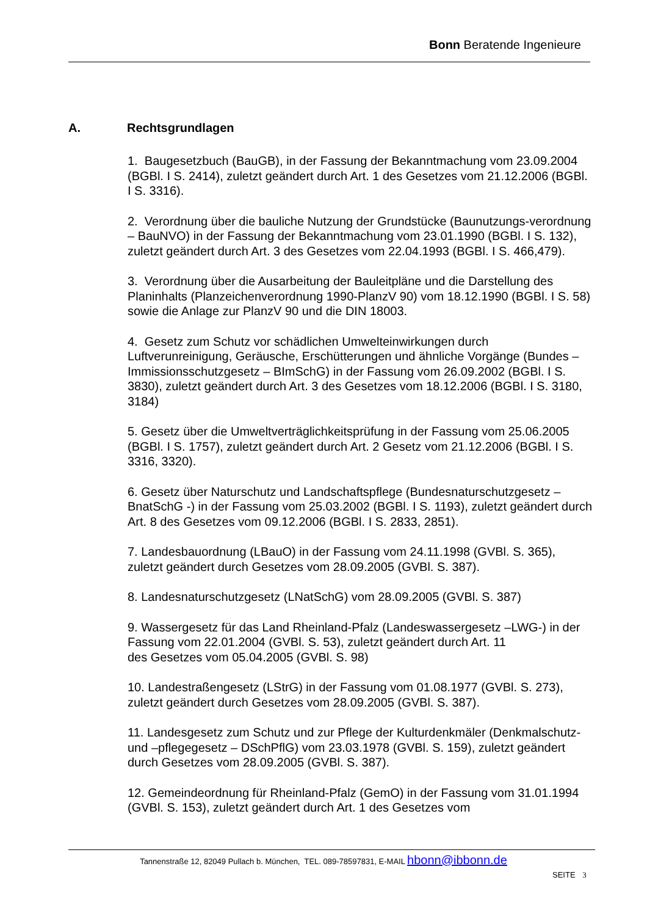Bonn Beratende Ingenieure
A. Rechtsgrundlagen
1. Baugesetzbuch (BauGB), in der Fassung der Bekanntmachung vom 23.09.2004 (BGBl. I S. 2414), zuletzt geändert durch Art. 1 des Gesetzes vom 21.12.2006 (BGBl. I S. 3316).
2. Verordnung über die bauliche Nutzung der Grundstücke (Baunutzungs-verordnung – BauNVO) in der Fassung der Bekanntmachung vom 23.01.1990 (BGBl. I S. 132), zuletzt geändert durch Art. 3 des Gesetzes vom 22.04.1993 (BGBl. I S. 466,479).
3. Verordnung über die Ausarbeitung der Bauleitpläne und die Darstellung des Planinhalts (Planzeichenverordnung 1990-PlanzV 90) vom 18.12.1990 (BGBl. I S. 58) sowie die Anlage zur PlanzV 90 und die DIN 18003.
4. Gesetz zum Schutz vor schädlichen Umwelteinwirkungen durch Luftverunreinigung, Geräusche, Erschütterungen und ähnliche Vorgänge (Bundes – Immissionsschutzgesetz – BImSchG) in der Fassung vom 26.09.2002 (BGBl. I S. 3830), zuletzt geändert durch Art. 3 des Gesetzes vom 18.12.2006 (BGBl. I S. 3180, 3184)
5. Gesetz über die Umweltverträglichkeitsprüfung in der Fassung vom 25.06.2005 (BGBl. I S. 1757), zuletzt geändert durch Art. 2 Gesetz vom 21.12.2006 (BGBl. I S. 3316, 3320).
6. Gesetz über Naturschutz und Landschaftspflege (Bundesnaturschutzgesetz – BnatSchG -) in der Fassung vom 25.03.2002 (BGBl. I S. 1193), zuletzt geändert durch Art. 8 des Gesetzes vom 09.12.2006 (BGBl. I S. 2833, 2851).
7. Landesbauordnung (LBauO) in der Fassung vom 24.11.1998 (GVBl. S. 365), zuletzt geändert durch Gesetzes vom 28.09.2005 (GVBl. S. 387).
8. Landesnaturschutzgesetz (LNatSchG) vom 28.09.2005 (GVBl. S. 387)
9. Wassergesetz für das Land Rheinland-Pfalz (Landeswassergesetz –LWG-) in der Fassung vom 22.01.2004 (GVBl. S. 53), zuletzt geändert durch Art. 11
des Gesetzes vom 05.04.2005 (GVBl. S. 98)
10. Landestraßengesetz (LStrG) in der Fassung vom 01.08.1977 (GVBl. S. 273), zuletzt geändert durch Gesetzes vom 28.09.2005 (GVBl. S. 387).
11. Landesgesetz zum Schutz und zur Pflege der Kulturdenkmäler (Denkmalschutz- und –pflegegesetz – DSchPflG) vom 23.03.1978 (GVBl. S. 159), zuletzt geändert durch Gesetzes vom 28.09.2005 (GVBl. S. 387).
12. Gemeindeordnung für Rheinland-Pfalz (GemO) in der Fassung vom 31.01.1994 (GVBl. S. 153), zuletzt geändert durch Art. 1 des Gesetzes vom
Tannenstraße 12, 82049 Pullach b. München, TEL. 089-78597831, E-MAIL hbonn@ibbonn.de
SEITE 3